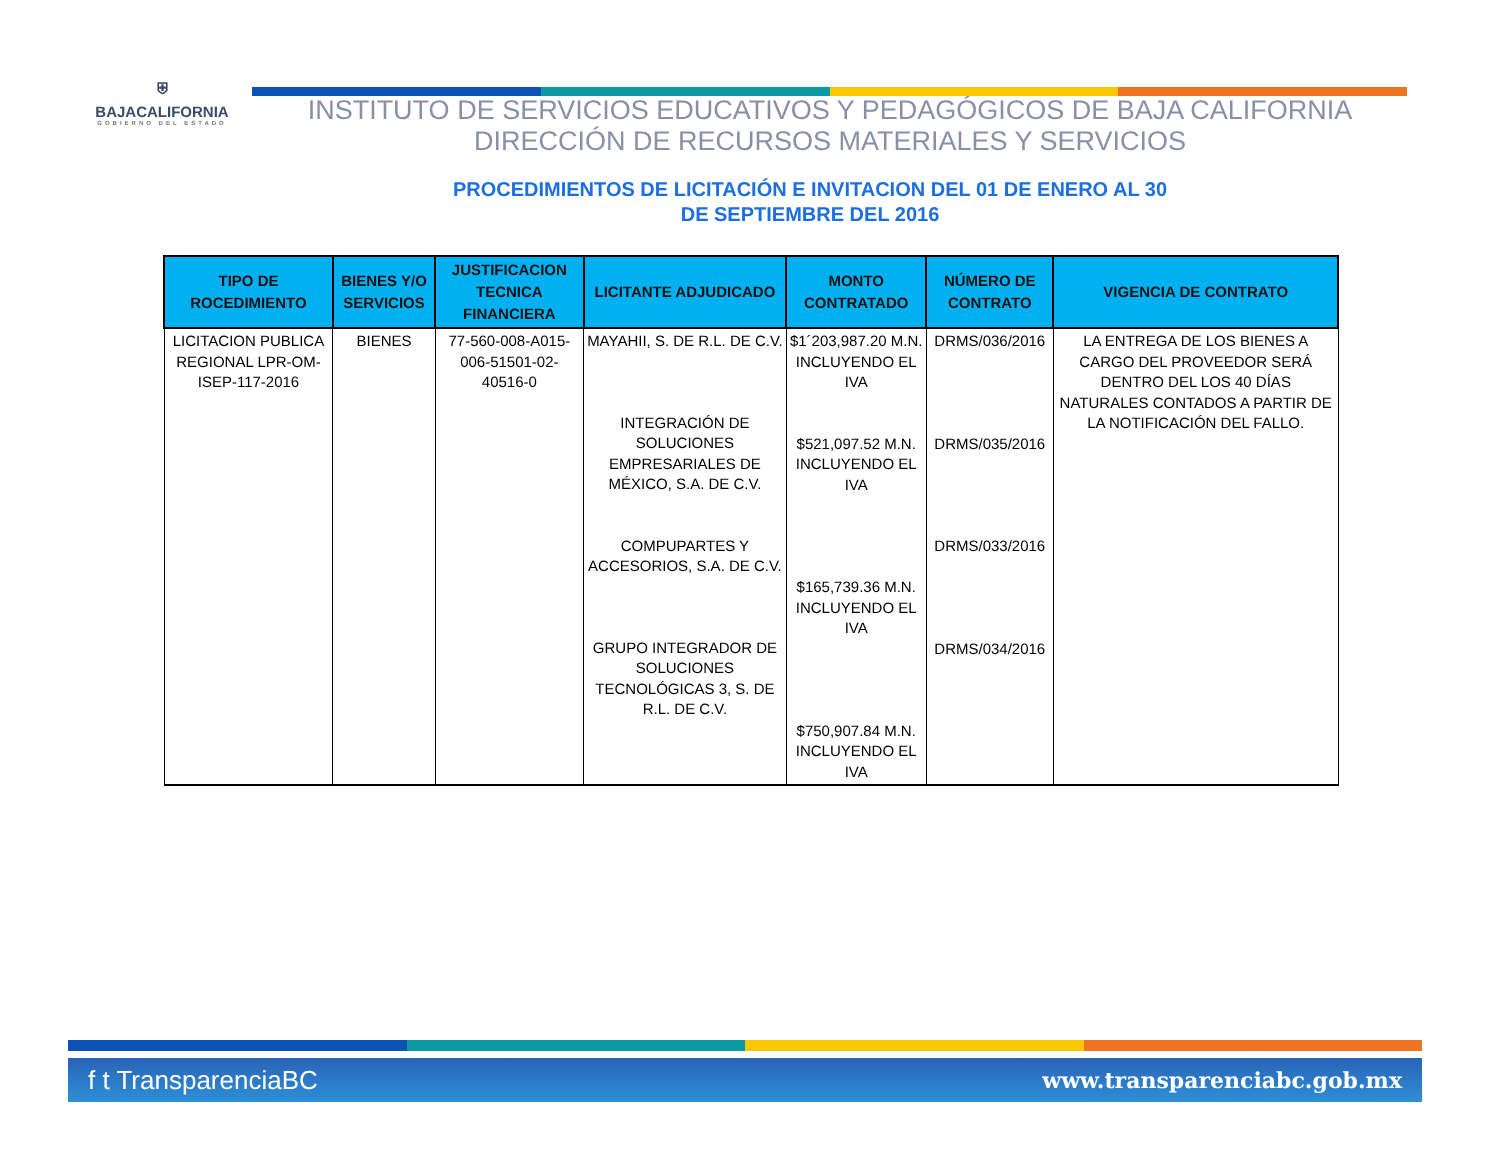⛨
BAJACALIFORNIA
GOBIERNO DEL ESTADO
INSTITUTO DE SERVICIOS EDUCATIVOS Y PEDAGÓGICOS DE BAJA CALIFORNIA
DIRECCIÓN DE RECURSOS MATERIALES Y SERVICIOS
PROCEDIMIENTOS DE LICITACIÓN E INVITACION DEL 01 DE ENERO AL 30
DE SEPTIEMBRE DEL 2016
| TIPO DE ROCEDIMIENTO | BIENES Y/O SERVICIOS | JUSTIFICACION TECNICA FINANCIERA | LICITANTE ADJUDICADO | MONTO CONTRATADO | NÚMERO DE CONTRATO | VIGENCIA DE CONTRATO |
| --- | --- | --- | --- | --- | --- | --- |
| LICITACION PUBLICA REGIONAL LPR-OM-ISEP-117-2016 | BIENES | 77-560-008-A015-006-51501-02-40516-0 | MAYAHII, S. DE R.L. DE C.V. INTEGRACIÓN DE SOLUCIONES EMPRESARIALES DE MÉXICO, S.A. DE C.V. COMPUPARTES Y ACCESORIOS, S.A. DE C.V. GRUPO INTEGRADOR DE SOLUCIONES TECNOLÓGICAS 3, S. DE R.L. DE C.V. | $1´203,987.20 M.N. INCLUYENDO EL IVA $521,097.52 M.N. INCLUYENDO EL IVA $165,739.36 M.N. INCLUYENDO EL IVA $750,907.84 M.N. INCLUYENDO EL IVA | DRMS/036/2016 DRMS/035/2016 DRMS/033/2016 DRMS/034/2016 | LA ENTREGA DE LOS BIENES A CARGO DEL PROVEEDOR SERÁ DENTRO DEL LOS 40 DÍAS NATURALES CONTADOS A PARTIR DE LA NOTIFICACIÓN DEL FALLO. |
f t TransparenciaBC www.transparenciabc.gob.mx